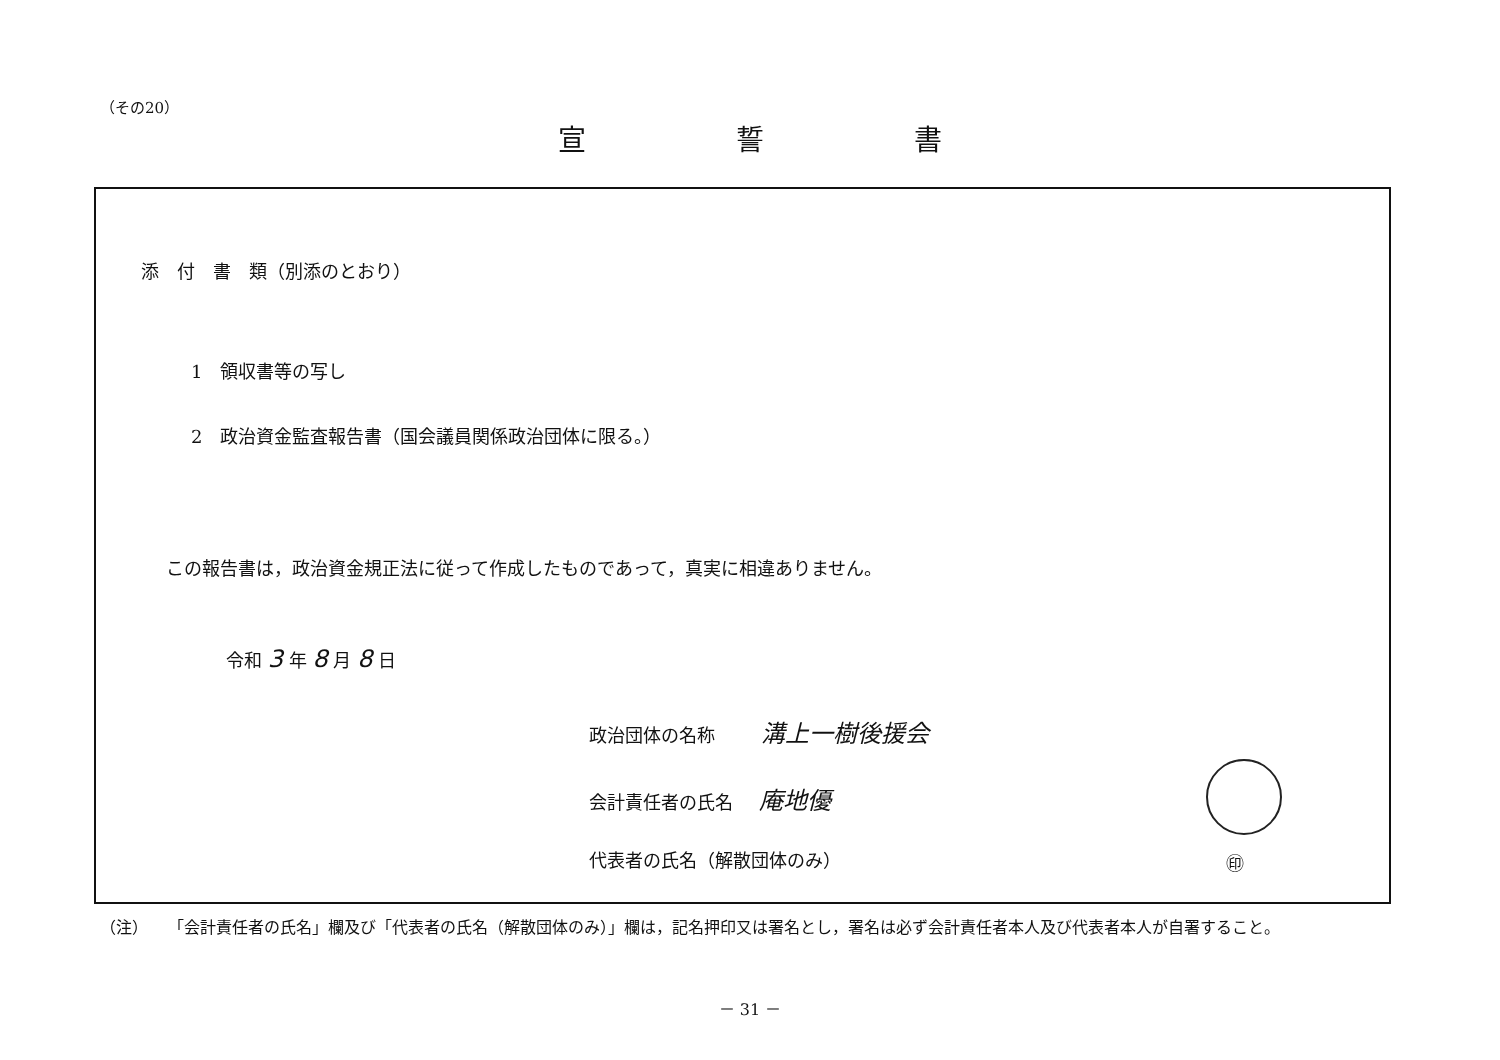（その20）
宣誓書
添　付　書　類（別添のとおり）
1　領収書等の写し
2　政治資金監査報告書（国会議員関係政治団体に限る。）
この報告書は，政治資金規正法に従って作成したものであって，真実に相違ありません。
令和 3 年 8 月 8 日
政治団体の名称 溝上一樹後援会
会計責任者の氏名 庵地優
代表者の氏名（解散団体のみ） ㊞
（注） 「会計責任者の氏名」欄及び「代表者の氏名（解散団体のみ）」欄は，記名押印又は署名とし，署名は必ず会計責任者本人及び代表者本人が自署すること。
－ 31 －